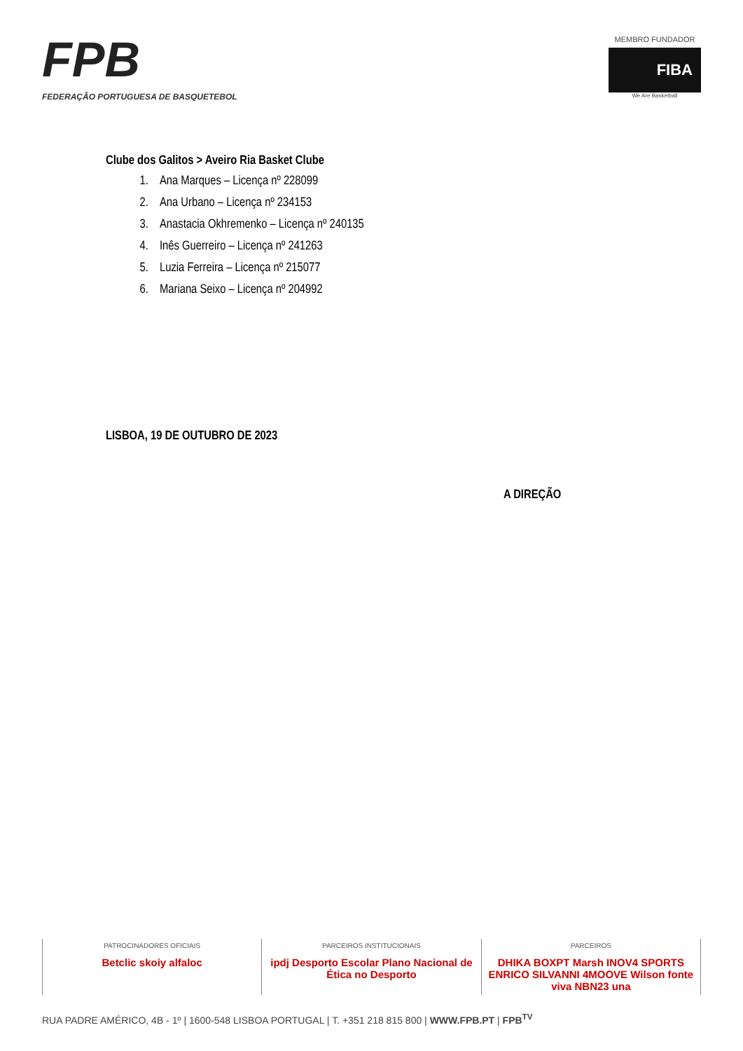FPB
FEDERAÇÃO PORTUGUESA DE BASQUETEBOL
MEMBRO FUNDADOR
FIBA
We Are Basketball
Clube dos Galitos > Aveiro Ria Basket Clube
1. Ana Marques – Licença nº 228099
2. Ana Urbano – Licença nº 234153
3. Anastacia Okhremenko – Licença nº 240135
4. Inês Guerreiro – Licença nº 241263
5. Luzia Ferreira – Licença nº 215077
6. Mariana Seixo – Licença nº 204992
LISBOA, 19 DE OUTUBRO DE 2023
A DIREÇÃO
PATROCINADORES OFICIAIS
Betclic skoiy alfaloc
PARCEIROS INSTITUCIONAIS
ipdj Desporto Escolar Plano Nacional de Ética no Desporto
PARCEIROS
DHIKA BOXPT Marsh INOV4 SPORTS ENRICO SILVANNI 4MOOVE Wilson fonte viva NBN23 una
RUA PADRE AMÉRICO, 4B - 1º | 1600-548 LISBOA PORTUGAL | T. +351 218 815 800 | WWW.FPB.PT | FPB<sup>TV</sup>